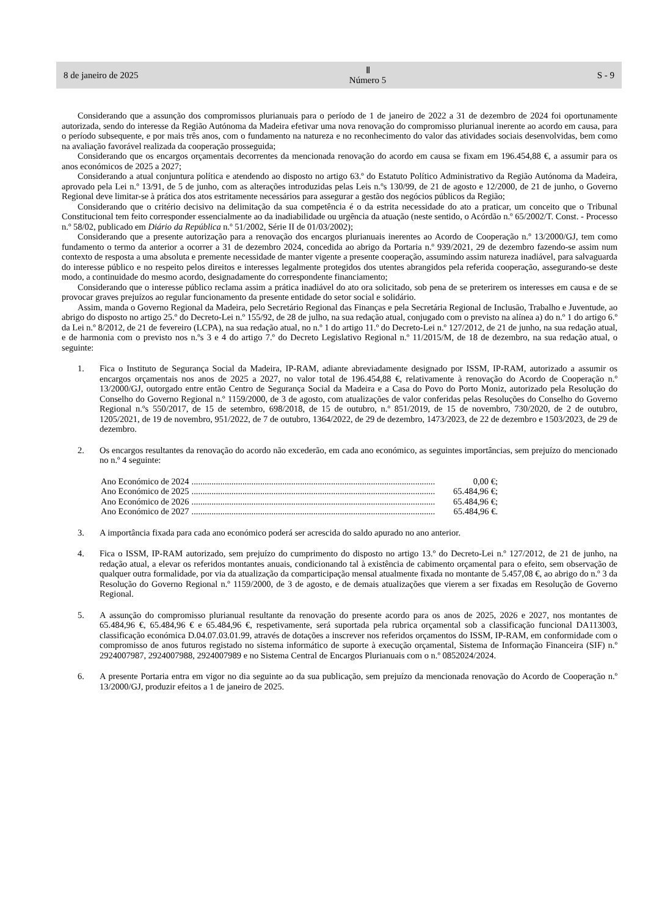8 de janeiro de 2025 Ⅱ
Número 5 S - 9
Considerando que a assunção dos compromissos plurianuais para o período de 1 de janeiro de 2022 a 31 de dezembro de 2024 foi oportunamente autorizada, sendo do interesse da Região Autónoma da Madeira efetivar uma nova renovação do compromisso plurianual inerente ao acordo em causa, para o período subsequente, e por mais três anos, com o fundamento na natureza e no reconhecimento do valor das atividades sociais desenvolvidas, bem como na avaliação favorável realizada da cooperação prosseguida;
Considerando que os encargos orçamentais decorrentes da mencionada renovação do acordo em causa se fixam em 196.454,88 €, a assumir para os anos económicos de 2025 a 2027;
Considerando a atual conjuntura política e atendendo ao disposto no artigo 63.º do Estatuto Político Administrativo da Região Autónoma da Madeira, aprovado pela Lei n.º 13/91, de 5 de junho, com as alterações introduzidas pelas Leis n.ºs 130/99, de 21 de agosto e 12/2000, de 21 de junho, o Governo Regional deve limitar-se à prática dos atos estritamente necessários para assegurar a gestão dos negócios públicos da Região;
Considerando que o critério decisivo na delimitação da sua competência é o da estrita necessidade do ato a praticar, um conceito que o Tribunal Constitucional tem feito corresponder essencialmente ao da inadiabilidade ou urgência da atuação (neste sentido, o Acórdão n.º 65/2002/T. Const. - Processo n.º 58/02, publicado em Diário da República n.º 51/2002, Série II de 01/03/2002);
Considerando que a presente autorização para a renovação dos encargos plurianuais inerentes ao Acordo de Cooperação n.º 13/2000/GJ, tem como fundamento o termo da anterior a ocorrer a 31 de dezembro 2024, concedida ao abrigo da Portaria n.º 939/2021, 29 de dezembro fazendo-se assim num contexto de resposta a uma absoluta e premente necessidade de manter vigente a presente cooperação, assumindo assim natureza inadiável, para salvaguarda do interesse público e no respeito pelos direitos e interesses legalmente protegidos dos utentes abrangidos pela referida cooperação, assegurando-se deste modo, a continuidade do mesmo acordo, designadamente do correspondente financiamento;
Considerando que o interesse público reclama assim a prática inadiável do ato ora solicitado, sob pena de se preterirem os interesses em causa e de se provocar graves prejuízos ao regular funcionamento da presente entidade do setor social e solidário.
Assim, manda o Governo Regional da Madeira, pelo Secretário Regional das Finanças e pela Secretária Regional de Inclusão, Trabalho e Juventude, ao abrigo do disposto no artigo 25.º do Decreto-Lei n.º 155/92, de 28 de julho, na sua redação atual, conjugado com o previsto na alínea a) do n.º 1 do artigo 6.º da Lei n.º 8/2012, de 21 de fevereiro (LCPA), na sua redação atual, no n.º 1 do artigo 11.º do Decreto-Lei n.º 127/2012, de 21 de junho, na sua redação atual, e de harmonia com o previsto nos n.ºs 3 e 4 do artigo 7.º do Decreto Legislativo Regional n.º 11/2015/M, de 18 de dezembro, na sua redação atual, o seguinte:
1. Fica o Instituto de Segurança Social da Madeira, IP-RAM, adiante abreviadamente designado por ISSM, IP-RAM, autorizado a assumir os encargos orçamentais nos anos de 2025 a 2027, no valor total de 196.454,88 €, relativamente à renovação do Acordo de Cooperação n.º 13/2000/GJ, outorgado entre então Centro de Segurança Social da Madeira e a Casa do Povo do Porto Moniz, autorizado pela Resolução do Conselho do Governo Regional n.º 1159/2000, de 3 de agosto, com atualizações de valor conferidas pelas Resoluções do Conselho do Governo Regional n.ºs 550/2017, de 15 de setembro, 698/2018, de 15 de outubro, n.º 851/2019, de 15 de novembro, 730/2020, de 2 de outubro, 1205/2021, de 19 de novembro, 951/2022, de 7 de outubro, 1364/2022, de 29 de dezembro, 1473/2023, de 22 de dezembro e 1503/2023, de 29 de dezembro.
2. Os encargos resultantes da renovação do acordo não excederão, em cada ano económico, as seguintes importâncias, sem prejuízo do mencionado no n.º 4 seguinte:
Ano Económico de 2024.............................................................................................................. 0,00 €;
Ano Económico de 2025.............................................................................................................. 65.484,96 €;
Ano Económico de 2026.............................................................................................................. 65.484,96 €;
Ano Económico de 2027.............................................................................................................. 65.484,96 €.
3. A importância fixada para cada ano económico poderá ser acrescida do saldo apurado no ano anterior.
4. Fica o ISSM, IP-RAM autorizado, sem prejuízo do cumprimento do disposto no artigo 13.º do Decreto-Lei n.º 127/2012, de 21 de junho, na redação atual, a elevar os referidos montantes anuais, condicionando tal à existência de cabimento orçamental para o efeito, sem observação de qualquer outra formalidade, por via da atualização da comparticipação mensal atualmente fixada no montante de 5.457,08 €, ao abrigo do n.º 3 da Resolução do Governo Regional n.º 1159/2000, de 3 de agosto, e de demais atualizações que vierem a ser fixadas em Resolução de Governo Regional.
5. A assunção do compromisso plurianual resultante da renovação do presente acordo para os anos de 2025, 2026 e 2027, nos montantes de 65.484,96 €, 65.484,96 € e 65.484,96 €, respetivamente, será suportada pela rubrica orçamental sob a classificação funcional DA113003, classificação económica D.04.07.03.01.99, através de dotações a inscrever nos referidos orçamentos do ISSM, IP-RAM, em conformidade com o compromisso de anos futuros registado no sistema informático de suporte à execução orçamental, Sistema de Informação Financeira (SIF) n.º 2924007987, 2924007988, 2924007989 e no Sistema Central de Encargos Plurianuais com o n.º 0852024/2024.
6. A presente Portaria entra em vigor no dia seguinte ao da sua publicação, sem prejuízo da mencionada renovação do Acordo de Cooperação n.º 13/2000/GJ, produzir efeitos a 1 de janeiro de 2025.